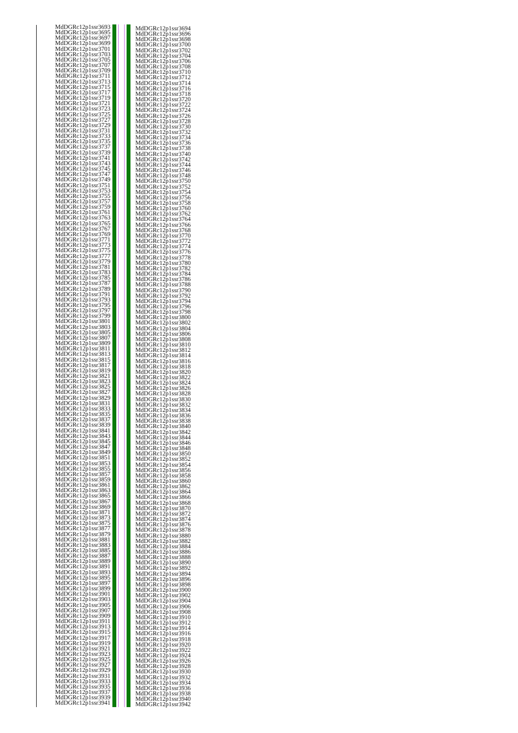MdDGRc12p1ssr3693
MdDGRc12p1ssr3695
MdDGRc12p1ssr3697
MdDGRc12p1ssr3699
MdDGRc12p1ssr3701
MdDGRc12p1ssr3703
MdDGRc12p1ssr3705
MdDGRc12p1ssr3707
MdDGRc12p1ssr3709
MdDGRc12p1ssr3711
MdDGRc12p1ssr3713
MdDGRc12p1ssr3715
MdDGRc12p1ssr3717
MdDGRc12p1ssr3719
MdDGRc12p1ssr3721
MdDGRc12p1ssr3723
MdDGRc12p1ssr3725
MdDGRc12p1ssr3727
MdDGRc12p1ssr3729
MdDGRc12p1ssr3731
MdDGRc12p1ssr3733
MdDGRc12p1ssr3735
MdDGRc12p1ssr3737
MdDGRc12p1ssr3739
MdDGRc12p1ssr3741
MdDGRc12p1ssr3743
MdDGRc12p1ssr3745
MdDGRc12p1ssr3747
MdDGRc12p1ssr3749
MdDGRc12p1ssr3751
MdDGRc12p1ssr3753
MdDGRc12p1ssr3755
MdDGRc12p1ssr3757
MdDGRc12p1ssr3759
MdDGRc12p1ssr3761
MdDGRc12p1ssr3763
MdDGRc12p1ssr3765
MdDGRc12p1ssr3767
MdDGRc12p1ssr3769
MdDGRc12p1ssr3771
MdDGRc12p1ssr3773
MdDGRc12p1ssr3775
MdDGRc12p1ssr3777
MdDGRc12p1ssr3779
MdDGRc12p1ssr3781
MdDGRc12p1ssr3783
MdDGRc12p1ssr3785
MdDGRc12p1ssr3787
MdDGRc12p1ssr3789
MdDGRc12p1ssr3791
MdDGRc12p1ssr3793
MdDGRc12p1ssr3795
MdDGRc12p1ssr3797
MdDGRc12p1ssr3799
MdDGRc12p1ssr3801
MdDGRc12p1ssr3803
MdDGRc12p1ssr3805
MdDGRc12p1ssr3807
MdDGRc12p1ssr3809
MdDGRc12p1ssr3811
MdDGRc12p1ssr3813
MdDGRc12p1ssr3815
MdDGRc12p1ssr3817
MdDGRc12p1ssr3819
MdDGRc12p1ssr3821
MdDGRc12p1ssr3823
MdDGRc12p1ssr3825
MdDGRc12p1ssr3827
MdDGRc12p1ssr3829
MdDGRc12p1ssr3831
MdDGRc12p1ssr3833
MdDGRc12p1ssr3835
MdDGRc12p1ssr3837
MdDGRc12p1ssr3839
MdDGRc12p1ssr3841
MdDGRc12p1ssr3843
MdDGRc12p1ssr3845
MdDGRc12p1ssr3847
MdDGRc12p1ssr3849
MdDGRc12p1ssr3851
MdDGRc12p1ssr3853
MdDGRc12p1ssr3855
MdDGRc12p1ssr3857
MdDGRc12p1ssr3859
MdDGRc12p1ssr3861
MdDGRc12p1ssr3863
MdDGRc12p1ssr3865
MdDGRc12p1ssr3867
MdDGRc12p1ssr3869
MdDGRc12p1ssr3871
MdDGRc12p1ssr3873
MdDGRc12p1ssr3875
MdDGRc12p1ssr3877
MdDGRc12p1ssr3879
MdDGRc12p1ssr3881
MdDGRc12p1ssr3883
MdDGRc12p1ssr3885
MdDGRc12p1ssr3887
MdDGRc12p1ssr3889
MdDGRc12p1ssr3891
MdDGRc12p1ssr3893
MdDGRc12p1ssr3895
MdDGRc12p1ssr3897
MdDGRc12p1ssr3899
MdDGRc12p1ssr3901
MdDGRc12p1ssr3903
MdDGRc12p1ssr3905
MdDGRc12p1ssr3907
MdDGRc12p1ssr3909
MdDGRc12p1ssr3911
MdDGRc12p1ssr3913
MdDGRc12p1ssr3915
MdDGRc12p1ssr3917
MdDGRc12p1ssr3919
MdDGRc12p1ssr3921
MdDGRc12p1ssr3923
MdDGRc12p1ssr3925
MdDGRc12p1ssr3927
MdDGRc12p1ssr3929
MdDGRc12p1ssr3931
MdDGRc12p1ssr3933
MdDGRc12p1ssr3935
MdDGRc12p1ssr3937
MdDGRc12p1ssr3939
MdDGRc12p1ssr3941
MdDGRc12p1ssr3694
MdDGRc12p1ssr3696
MdDGRc12p1ssr3698
MdDGRc12p1ssr3700
MdDGRc12p1ssr3702
MdDGRc12p1ssr3704
MdDGRc12p1ssr3706
MdDGRc12p1ssr3708
MdDGRc12p1ssr3710
MdDGRc12p1ssr3712
MdDGRc12p1ssr3714
MdDGRc12p1ssr3716
MdDGRc12p1ssr3718
MdDGRc12p1ssr3720
MdDGRc12p1ssr3722
MdDGRc12p1ssr3724
MdDGRc12p1ssr3726
MdDGRc12p1ssr3728
MdDGRc12p1ssr3730
MdDGRc12p1ssr3732
MdDGRc12p1ssr3734
MdDGRc12p1ssr3736
MdDGRc12p1ssr3738
MdDGRc12p1ssr3740
MdDGRc12p1ssr3742
MdDGRc12p1ssr3744
MdDGRc12p1ssr3746
MdDGRc12p1ssr3748
MdDGRc12p1ssr3750
MdDGRc12p1ssr3752
MdDGRc12p1ssr3754
MdDGRc12p1ssr3756
MdDGRc12p1ssr3758
MdDGRc12p1ssr3760
MdDGRc12p1ssr3762
MdDGRc12p1ssr3764
MdDGRc12p1ssr3766
MdDGRc12p1ssr3768
MdDGRc12p1ssr3770
MdDGRc12p1ssr3772
MdDGRc12p1ssr3774
MdDGRc12p1ssr3776
MdDGRc12p1ssr3778
MdDGRc12p1ssr3780
MdDGRc12p1ssr3782
MdDGRc12p1ssr3784
MdDGRc12p1ssr3786
MdDGRc12p1ssr3788
MdDGRc12p1ssr3790
MdDGRc12p1ssr3792
MdDGRc12p1ssr3794
MdDGRc12p1ssr3796
MdDGRc12p1ssr3798
MdDGRc12p1ssr3800
MdDGRc12p1ssr3802
MdDGRc12p1ssr3804
MdDGRc12p1ssr3806
MdDGRc12p1ssr3808
MdDGRc12p1ssr3810
MdDGRc12p1ssr3812
MdDGRc12p1ssr3814
MdDGRc12p1ssr3816
MdDGRc12p1ssr3818
MdDGRc12p1ssr3820
MdDGRc12p1ssr3822
MdDGRc12p1ssr3824
MdDGRc12p1ssr3826
MdDGRc12p1ssr3828
MdDGRc12p1ssr3830
MdDGRc12p1ssr3832
MdDGRc12p1ssr3834
MdDGRc12p1ssr3836
MdDGRc12p1ssr3838
MdDGRc12p1ssr3840
MdDGRc12p1ssr3842
MdDGRc12p1ssr3844
MdDGRc12p1ssr3846
MdDGRc12p1ssr3848
MdDGRc12p1ssr3850
MdDGRc12p1ssr3852
MdDGRc12p1ssr3854
MdDGRc12p1ssr3856
MdDGRc12p1ssr3858
MdDGRc12p1ssr3860
MdDGRc12p1ssr3862
MdDGRc12p1ssr3864
MdDGRc12p1ssr3866
MdDGRc12p1ssr3868
MdDGRc12p1ssr3870
MdDGRc12p1ssr3872
MdDGRc12p1ssr3874
MdDGRc12p1ssr3876
MdDGRc12p1ssr3878
MdDGRc12p1ssr3880
MdDGRc12p1ssr3882
MdDGRc12p1ssr3884
MdDGRc12p1ssr3886
MdDGRc12p1ssr3888
MdDGRc12p1ssr3890
MdDGRc12p1ssr3892
MdDGRc12p1ssr3894
MdDGRc12p1ssr3896
MdDGRc12p1ssr3898
MdDGRc12p1ssr3900
MdDGRc12p1ssr3902
MdDGRc12p1ssr3904
MdDGRc12p1ssr3906
MdDGRc12p1ssr3908
MdDGRc12p1ssr3910
MdDGRc12p1ssr3912
MdDGRc12p1ssr3914
MdDGRc12p1ssr3916
MdDGRc12p1ssr3918
MdDGRc12p1ssr3920
MdDGRc12p1ssr3922
MdDGRc12p1ssr3924
MdDGRc12p1ssr3926
MdDGRc12p1ssr3928
MdDGRc12p1ssr3930
MdDGRc12p1ssr3932
MdDGRc12p1ssr3934
MdDGRc12p1ssr3936
MdDGRc12p1ssr3938
MdDGRc12p1ssr3940
MdDGRc12p1ssr3942